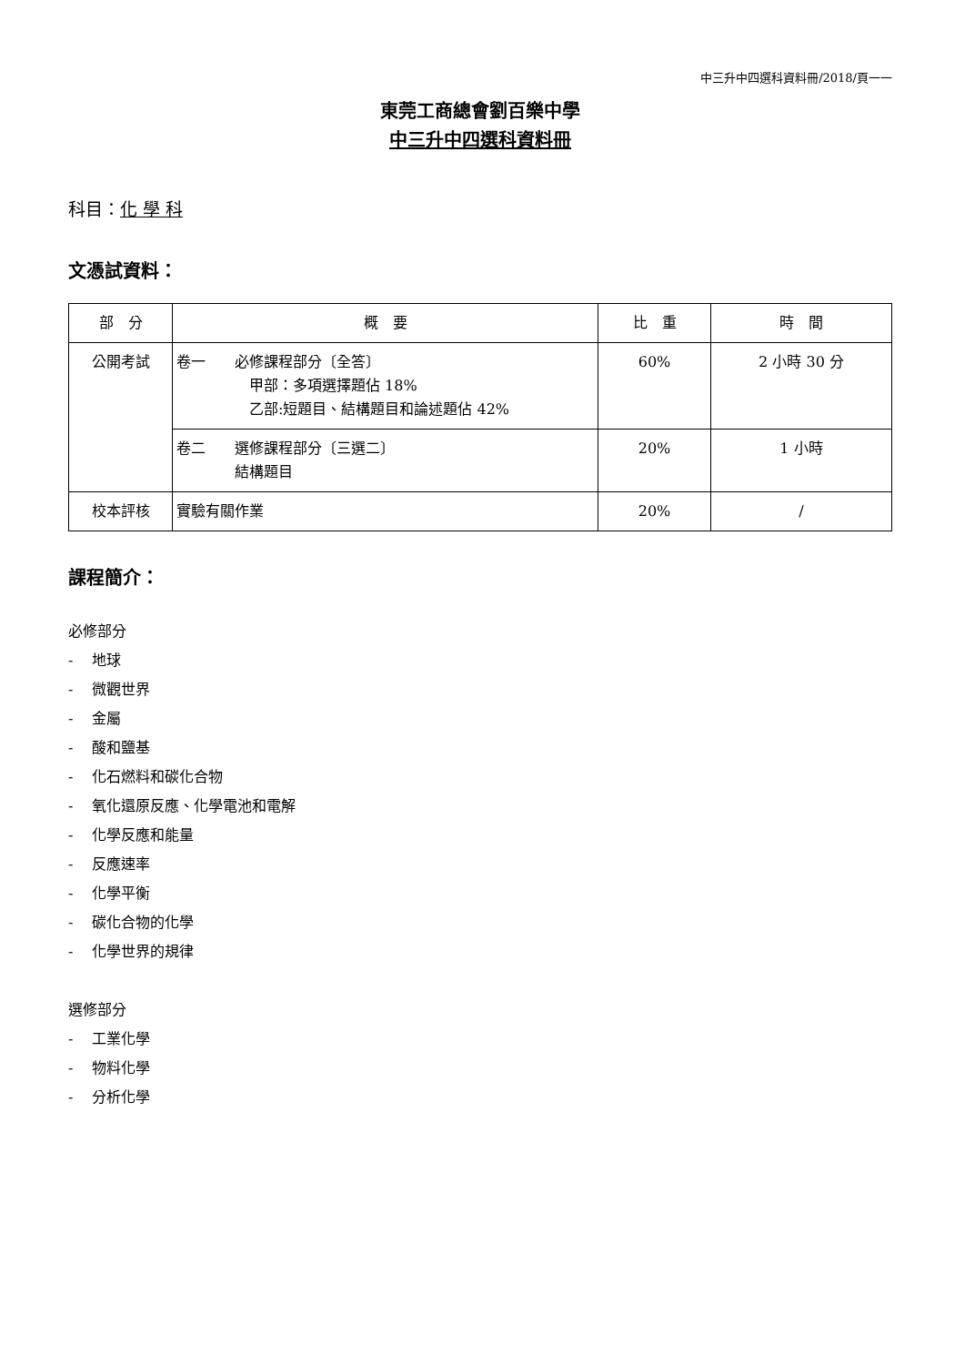中三升中四選科資料冊/2018/頁一一
東莞工商總會劉百樂中學
中三升中四選科資料冊
科目：化 學 科
文憑試資料：
| 部 分 | 概 要 | 比 重 | 時 間 |
| --- | --- | --- | --- |
| 公開考試 | 卷一 必修課程部分〔全答〕 甲部：多項選擇題佔 18% 乙部:短題目、結構題目和論述題佔 42% | 60% | 2 小時 30 分 |
| | 卷二 選修課程部分〔三選二〕 結構題目 | 20% | 1 小時 |
| 校本評核 | 實驗有關作業 | 20% | / |
課程簡介：
必修部分
-　 地球
-　 微觀世界
-　 金屬
-　 酸和鹽基
-　 化石燃料和碳化合物
-　 氧化還原反應、化學電池和電解
-　 化學反應和能量
-　 反應速率
-　 化學平衡
-　 碳化合物的化學
-　 化學世界的規律
選修部分
-　 工業化學
-　 物料化學
-　 分析化學